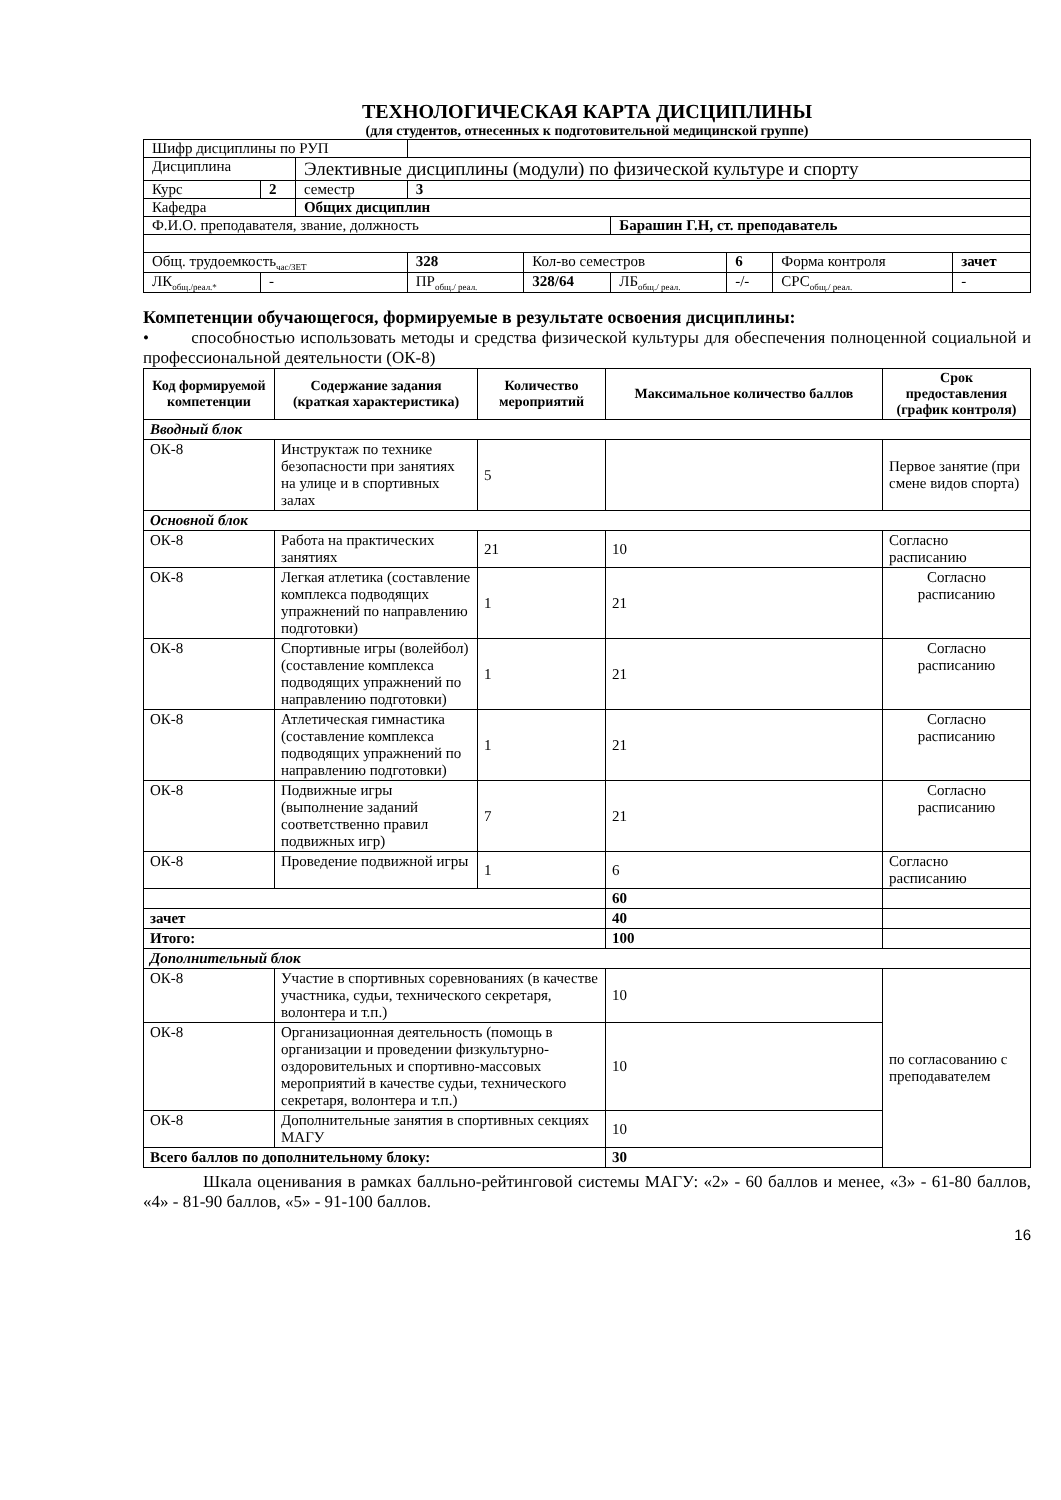ТЕХНОЛОГИЧЕСКАЯ КАРТА ДИСЦИПЛИНЫ
(для студентов, отнесенных к подготовительной медицинской группе)
| Шифр дисциплины по РУП | | | | | | | | | |
| Дисциплина | | Элективные дисциплины (модули) по физической культуре и спорту | | | | | | | |
| Курс | 2 | семестр | 3 | | | | | | |
| Кафедра | | Общих дисциплин | | | | | | | |
| Ф.И.О. преподавателя, звание, должность | | | | | Барашин Г.Н, ст. преподаватель | | | | |
| Общ. трудоемкость<sub>час/ЗЕТ</sub> | | | 328 | Кол-во семестров | | 6 | Форма контроля | | зачет |
| ЛК<sub>общ./реал.*</sub> | - | | ПР<sub>общ./ реал.</sub> | 328/64 | ЛБ<sub>общ./ реал.</sub> | -/- | СРС<sub>общ./ реал.</sub> | - | |
Компетенции обучающегося, формируемые в результате освоения дисциплины:
• способностью использовать методы и средства физической культуры для обеспечения полноценной социальной и профессиональной деятельности (ОК-8)
| Код формируемой компетенции | Содержание задания (краткая характеристика) | Количество мероприятий | Максимальное количество баллов | Срок предоставления (график контроля) |
| --- | --- | --- | --- | --- |
| Вводный блок | | | | |
| ОК-8 | Инструктаж по технике безопасности при занятиях на улице и в спортивных залах | 5 | | Первое занятие (при смене видов спорта) |
| Основной блок | | | | |
| ОК-8 | Работа на практических занятиях | 21 | 10 | Согласно расписанию |
| ОК-8 | Легкая атлетика (составление комплекса подводящих упражнений по направлению подготовки) | 1 | 21 | Согласно расписанию |
| ОК-8 | Спортивные игры (волейбол) (составление комплекса подводящих упражнений по направлению подготовки) | 1 | 21 | Согласно расписанию |
| ОК-8 | Атлетическая гимнастика (составление комплекса подводящих упражнений по направлению подготовки) | 1 | 21 | Согласно расписанию |
| ОК-8 | Подвижные игры (выполнение заданий соответственно правил подвижных игр) | 7 | 21 | Согласно расписанию |
| ОК-8 | Проведение подвижной игры | 1 | 6 | Согласно расписанию |
| | | | 60 | |
| зачет | | | 40 | |
| Итого: | | | 100 | |
| Дополнительный блок | | | | |
| ОК-8 | Участие в спортивных соревнованиях (в качестве участника, судьи, технического секретаря, волонтера и т.п.) | | 10 | по согласованию с преподавателем |
| ОК-8 | Организационная деятельность (помощь в организации и проведении физкультурно-оздоровительных и спортивно-массовых мероприятий в качестве судьи, технического секретаря, волонтера и т.п.) | | 10 | |
| ОК-8 | Дополнительные занятия в спортивных секциях МАГУ | | 10 | |
| Всего баллов по дополнительному блоку: | | | 30 | |
Шкала оценивания в рамках балльно-рейтинговой системы МАГУ: «2» - 60 баллов и менее, «3» - 61-80 баллов, «4» - 81-90 баллов, «5» - 91-100 баллов.
16